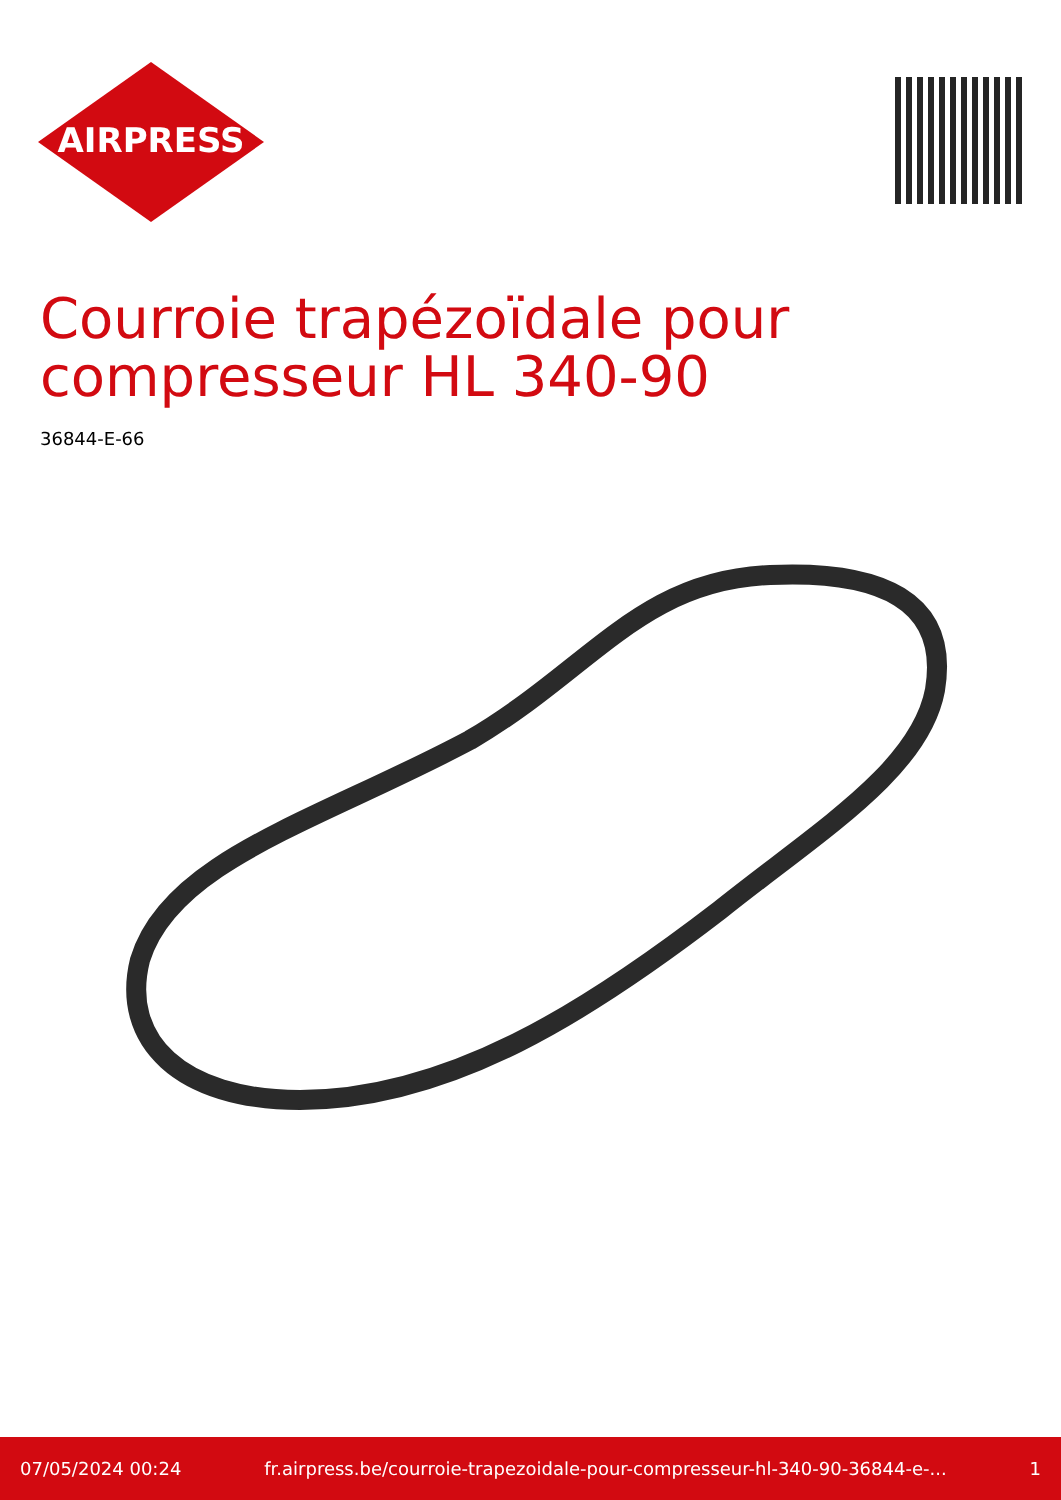AIRPRESS
Courroie trapézoïdale pour
compresseur HL 340-90
36844-E-66
07/05/2024 00:24 fr.airpress.be/courroie-trapezoidale-pour-compresseur-hl-340-90-36844-e-... 1